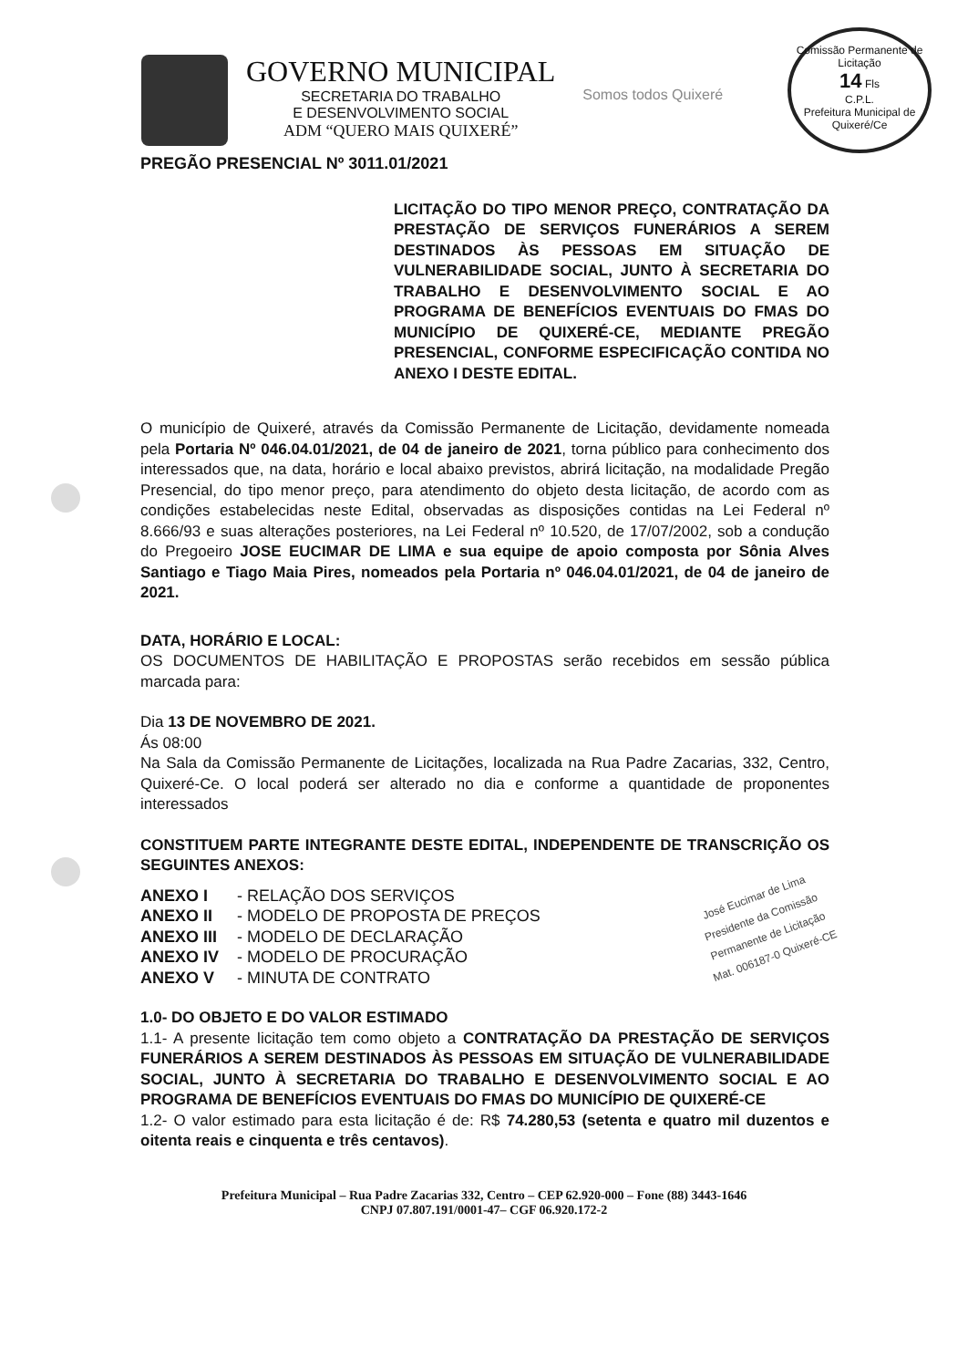GOVERNO MUNICIPAL
SECRETARIA DO TRABALHO
E DESENVOLVIMENTO SOCIAL
ADM “QUERO MAIS QUIXERÉ”
Somos todos Quixeré
Comissão Permanente de Licitação
14 Fls
C.P.L.
Prefeitura Municipal de Quixeré/Ce
PREGÃO PRESENCIAL Nº 3011.01/2021
LICITAÇÃO DO TIPO MENOR PREÇO, CONTRATAÇÃO DA PRESTAÇÃO DE SERVIÇOS FUNERÁRIOS A SEREM DESTINADOS ÀS PESSOAS EM SITUAÇÃO DE VULNERABILIDADE SOCIAL, JUNTO À SECRETARIA DO TRABALHO E DESENVOLVIMENTO SOCIAL E AO PROGRAMA DE BENEFÍCIOS EVENTUAIS DO FMAS DO MUNICÍPIO DE QUIXERÉ-CE, MEDIANTE PREGÃO PRESENCIAL, CONFORME ESPECIFICAÇÃO CONTIDA NO ANEXO I DESTE EDITAL.
O município de Quixeré, através da Comissão Permanente de Licitação, devidamente nomeada pela Portaria Nº 046.04.01/2021, de 04 de janeiro de 2021, torna público para conhecimento dos interessados que, na data, horário e local abaixo previstos, abrirá licitação, na modalidade Pregão Presencial, do tipo menor preço, para atendimento do objeto desta licitação, de acordo com as condições estabelecidas neste Edital, observadas as disposições contidas na Lei Federal nº 8.666/93 e suas alterações posteriores, na Lei Federal nº 10.520, de 17/07/2002, sob a condução do Pregoeiro JOSE EUCIMAR DE LIMA e sua equipe de apoio composta por Sônia Alves Santiago e Tiago Maia Pires, nomeados pela Portaria nº 046.04.01/2021, de 04 de janeiro de 2021.
DATA, HORÁRIO E LOCAL:
OS DOCUMENTOS DE HABILITAÇÃO E PROPOSTAS serão recebidos em sessão pública marcada para:
Dia 13 DE NOVEMBRO DE 2021.
Ás 08:00
Na Sala da Comissão Permanente de Licitações, localizada na Rua Padre Zacarias, 332, Centro, Quixeré-Ce. O local poderá ser alterado no dia e conforme a quantidade de proponentes interessados
CONSTITUEM PARTE INTEGRANTE DESTE EDITAL, INDEPENDENTE DE TRANSCRIÇÃO OS SEGUINTES ANEXOS:
José Eucimar de Lima
Presidente da Comissão
Permanente de Licitação
Mat. 006187-0 Quixeré-CE
| ANEXO I | - RELAÇÃO DOS SERVIÇOS |
| ANEXO II | - MODELO DE PROPOSTA DE PREÇOS |
| ANEXO III | - MODELO DE DECLARAÇÃO |
| ANEXO IV | - MODELO DE PROCURAÇÃO |
| ANEXO V | - MINUTA DE CONTRATO |
1.0- DO OBJETO E DO VALOR ESTIMADO
1.1- A presente licitação tem como objeto a CONTRATAÇÃO DA PRESTAÇÃO DE SERVIÇOS FUNERÁRIOS A SEREM DESTINADOS ÀS PESSOAS EM SITUAÇÃO DE VULNERABILIDADE SOCIAL, JUNTO À SECRETARIA DO TRABALHO E DESENVOLVIMENTO SOCIAL E AO PROGRAMA DE BENEFÍCIOS EVENTUAIS DO FMAS DO MUNICÍPIO DE QUIXERÉ-CE
1.2- O valor estimado para esta licitação é de: R$ 74.280,53 (setenta e quatro mil duzentos e oitenta reais e cinquenta e três centavos).
Prefeitura Municipal – Rua Padre Zacarias 332, Centro – CEP 62.920-000 – Fone (88) 3443-1646
CNPJ 07.807.191/0001-47– CGF 06.920.172-2